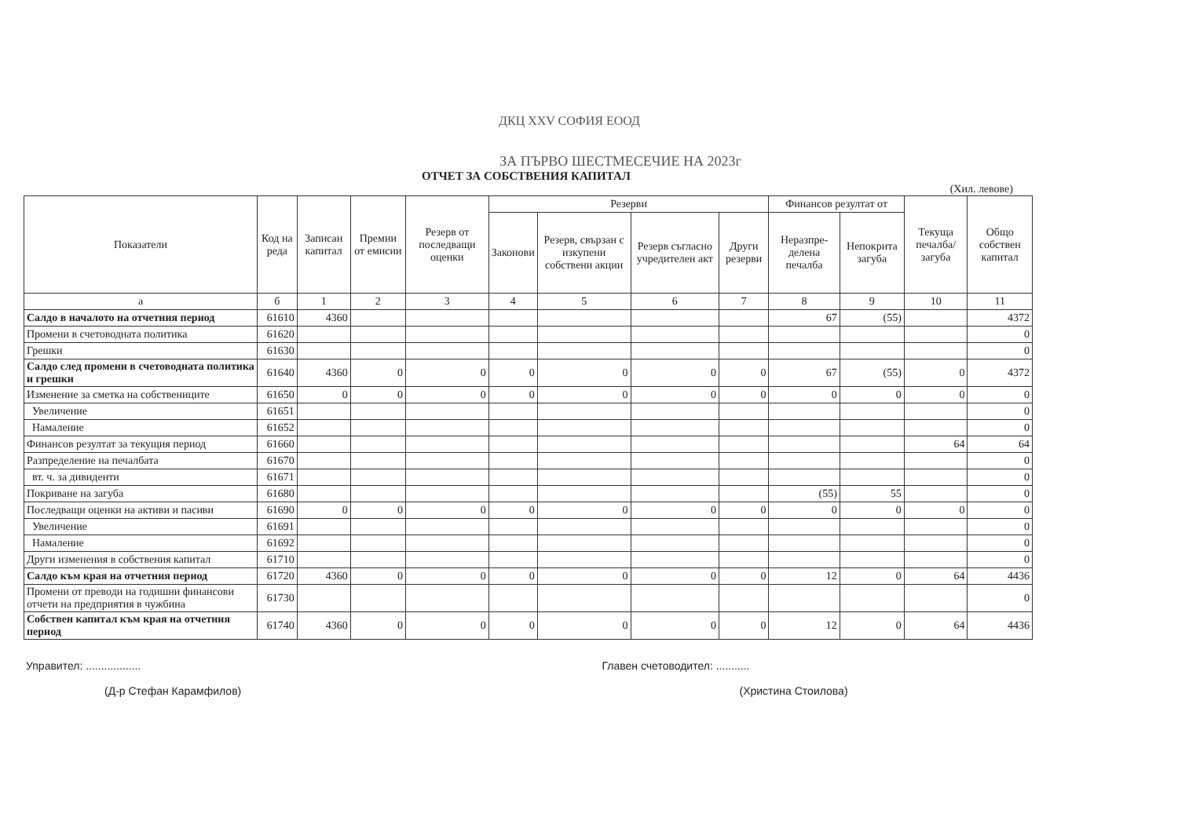ДКЦ XXV СОФИЯ ЕООД
ЗА ПЪРВО ШЕСТМЕСЕЧИЕ НА 2023г
ОТЧЕТ ЗА СОБСТВЕНИЯ КАПИТАЛ
(Хил. левове)
| Показатели | Код на реда | Записан капитал | Премии от емисии | Резерв от последващи оценки | Резерви | | | | Финансов резултат от | | Текуща печалба/ загуба | Общо собствен капитал |
| --- | --- | --- | --- | --- | --- | --- | --- | --- | --- | --- | --- | --- |
| | | | | | Законови | Резерв, свързан с изкупени собствени акции | Резерв съгласно учредителен акт | Други резерви | Неразпре-делена печалба | Непокрита загуба | | |
| а | б | 1 | 2 | 3 | 4 | 5 | 6 | 7 | 8 | 9 | 10 | 11 |
| Салдо в началото на отчетния период | 61610 | 4360 | | | | | | | 67 | (55) | | 4372 |
| Промени в счетоводната политика | 61620 | | | | | | | | | | | 0 |
| Грешки | 61630 | | | | | | | | | | | 0 |
| Салдо след промени в счетоводната политика и грешки | 61640 | 4360 | 0 | 0 | 0 | 0 | 0 | 0 | 67 | (55) | 0 | 4372 |
| Изменение за сметка на собствениците | 61650 | 0 | 0 | 0 | 0 | 0 | 0 | 0 | 0 | 0 | 0 | 0 |
| Увеличение | 61651 | | | | | | | | | | | 0 |
| Намаление | 61652 | | | | | | | | | | | 0 |
| Финансов резултат за текущия период | 61660 | | | | | | | | | | 64 | 64 |
| Разпределение на печалбата | 61670 | | | | | | | | | | | 0 |
| вт. ч. за дивиденти | 61671 | | | | | | | | | | | 0 |
| Покриване на загуба | 61680 | | | | | | | | (55) | 55 | | 0 |
| Последващи оценки на активи и пасиви | 61690 | 0 | 0 | 0 | 0 | 0 | 0 | 0 | 0 | 0 | 0 | 0 |
| Увеличение | 61691 | | | | | | | | | | | 0 |
| Намаление | 61692 | | | | | | | | | | | 0 |
| Други изменения в собствения капитал | 61710 | | | | | | | | | | | 0 |
| Салдо към края на отчетния период | 61720 | 4360 | 0 | 0 | 0 | 0 | 0 | 0 | 12 | 0 | 64 | 4436 |
| Промени от преводи на годишни финансови отчети на предприятия в чужбина | 61730 | | | | | | | | | | | 0 |
| Собствен капитал към края на отчетния период | 61740 | 4360 | 0 | 0 | 0 | 0 | 0 | 0 | 12 | 0 | 64 | 4436 |
Управител: ..................
(Д-р Стефан Карамфилов)
Главен счетоводител: ...........
(Христина Стоилова)